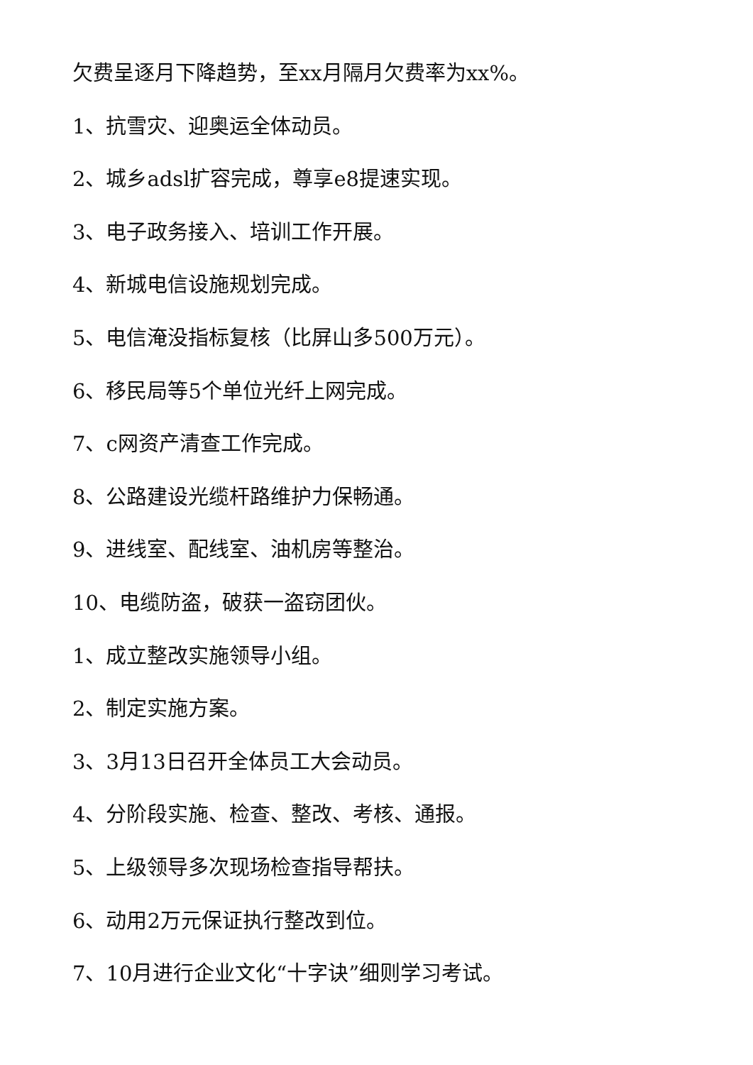欠费呈逐月下降趋势，至xx月隔月欠费率为xx%。
1、抗雪灾、迎奥运全体动员。
2、城乡adsl扩容完成，尊享e8提速实现。
3、电子政务接入、培训工作开展。
4、新城电信设施规划完成。
5、电信淹没指标复核（比屏山多500万元）。
6、移民局等5个单位光纤上网完成。
7、c网资产清查工作完成。
8、公路建设光缆杆路维护力保畅通。
9、进线室、配线室、油机房等整治。
10、电缆防盗，破获一盗窃团伙。
1、成立整改实施领导小组。
2、制定实施方案。
3、3月13日召开全体员工大会动员。
4、分阶段实施、检查、整改、考核、通报。
5、上级领导多次现场检查指导帮扶。
6、动用2万元保证执行整改到位。
7、10月进行企业文化“十字诀”细则学习考试。